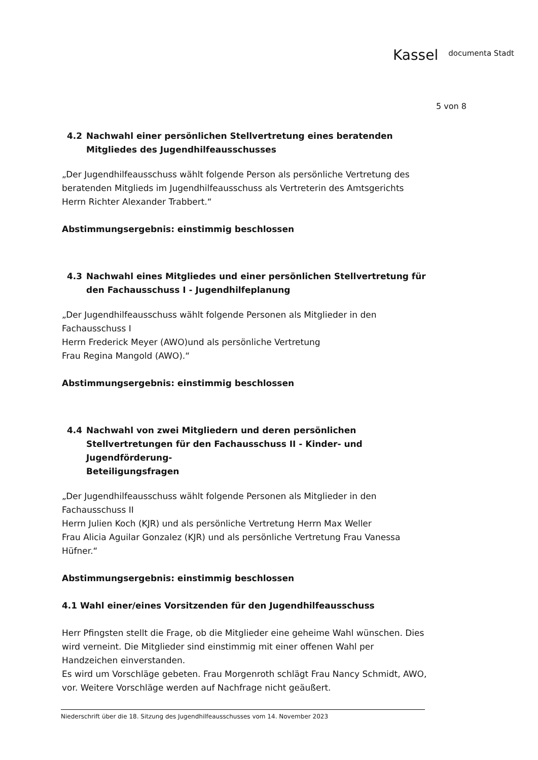Kassel documenta Stadt
5 von 8
4.2 Nachwahl einer persönlichen Stellvertretung eines beratenden Mitgliedes des Jugendhilfeausschusses
„Der Jugendhilfeausschuss wählt folgende Person als persönliche Vertretung des beratenden Mitglieds im Jugendhilfeausschuss als Vertreterin des Amtsgerichts Herrn Richter Alexander Trabbert.“
Abstimmungsergebnis: einstimmig beschlossen
4.3 Nachwahl eines Mitgliedes und einer persönlichen Stellvertretung für den Fachausschuss I - Jugendhilfeplanung
„Der Jugendhilfeausschuss wählt folgende Personen als Mitglieder in den
Fachausschuss I
Herrn Frederick Meyer (AWO)und als persönliche Vertretung
Frau Regina Mangold (AWO).“
Abstimmungsergebnis: einstimmig beschlossen
4.4 Nachwahl von zwei Mitgliedern und deren persönlichen Stellvertretungen für den Fachausschuss II - Kinder- und Jugendförderung-
Beteiligungsfragen
„Der Jugendhilfeausschuss wählt folgende Personen als Mitglieder in den
Fachausschuss II
Herrn Julien Koch (KJR) und als persönliche Vertretung Herrn Max Weller
Frau Alicia Aguilar Gonzalez (KJR) und als persönliche Vertretung Frau Vanessa Hüfner.“
Abstimmungsergebnis: einstimmig beschlossen
4.1 Wahl einer/eines Vorsitzenden für den Jugendhilfeausschuss
Herr Pfingsten stellt die Frage, ob die Mitglieder eine geheime Wahl wünschen. Dies wird verneint. Die Mitglieder sind einstimmig mit einer offenen Wahl per Handzeichen einverstanden.
Es wird um Vorschläge gebeten. Frau Morgenroth schlägt Frau Nancy Schmidt, AWO, vor. Weitere Vorschläge werden auf Nachfrage nicht geäußert.
Niederschrift über die 18. Sitzung des Jugendhilfeausschusses vom 14. November 2023